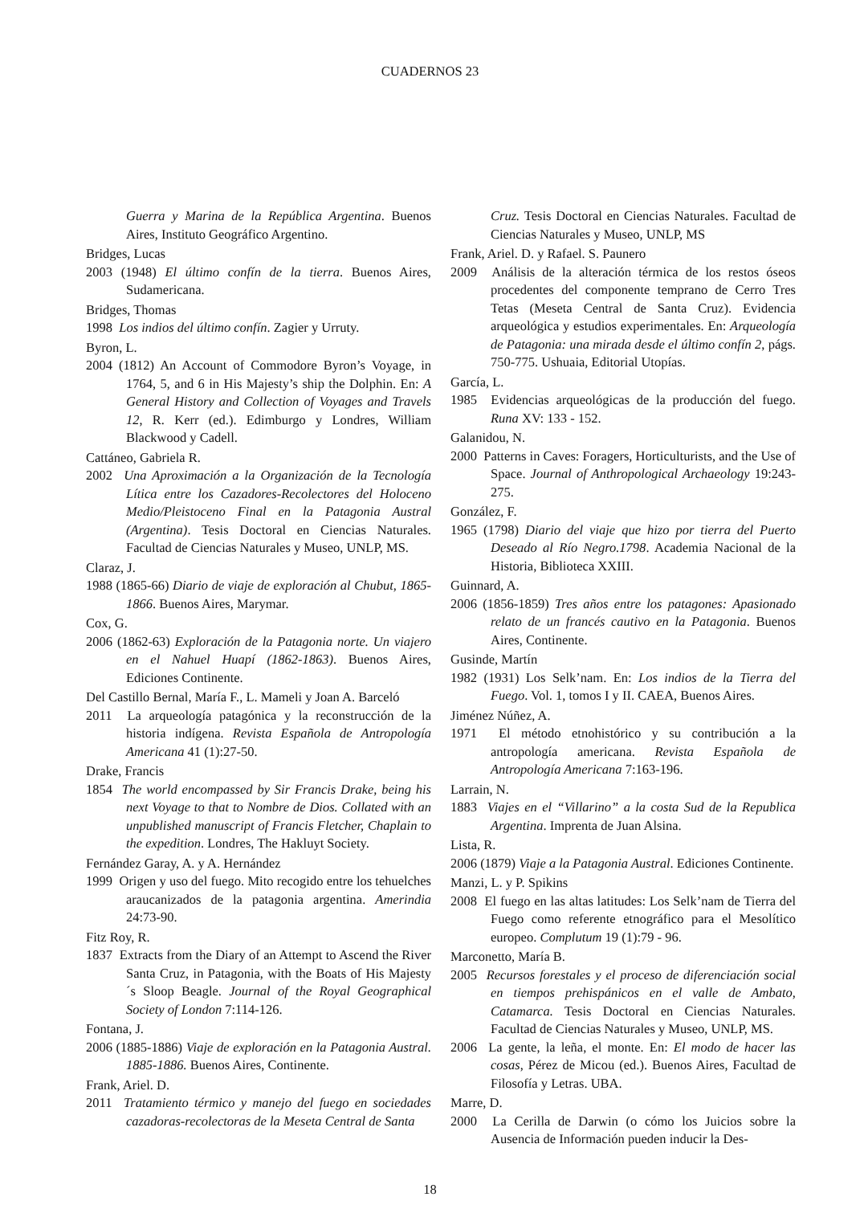CUADERNOS 23
Guerra y Marina de la República Argentina. Buenos Aires, Instituto Geográfico Argentino.
Bridges, Lucas
2003 (1948) El último confín de la tierra. Buenos Aires, Sudamericana.
Bridges, Thomas
1998 Los indios del último confín. Zagier y Urruty.
Byron, L.
2004 (1812) An Account of Commodore Byron’s Voyage, in 1764, 5, and 6 in His Majesty’s ship the Dolphin. En: A General History and Collection of Voyages and Travels 12, R. Kerr (ed.). Edimburgo y Londres, William Blackwood y Cadell.
Cattáneo, Gabriela R.
2002 Una Aproximación a la Organización de la Tecnología Lítica entre los Cazadores-Recolectores del Holoceno Medio/Pleistoceno Final en la Patagonia Austral (Argentina). Tesis Doctoral en Ciencias Naturales. Facultad de Ciencias Naturales y Museo, UNLP, MS.
Claraz, J.
1988 (1865-66) Diario de viaje de exploración al Chubut, 1865-1866. Buenos Aires, Marymar.
Cox, G.
2006 (1862-63) Exploración de la Patagonia norte. Un viajero en el Nahuel Huapí (1862-1863). Buenos Aires, Ediciones Continente.
Del Castillo Bernal, María F., L. Mameli y Joan A. Barceló
2011 La arqueología patagónica y la reconstrucción de la historia indígena. Revista Española de Antropología Americana 41 (1):27-50.
Drake, Francis
1854 The world encompassed by Sir Francis Drake, being his next Voyage to that to Nombre de Dios. Collated with an unpublished manuscript of Francis Fletcher, Chaplain to the expedition. Londres, The Hakluyt Society.
Fernández Garay, A. y A. Hernández
1999 Origen y uso del fuego. Mito recogido entre los tehuelches araucanizados de la patagonia argentina. Amerindia 24:73-90.
Fitz Roy, R.
1837 Extracts from the Diary of an Attempt to Ascend the River Santa Cruz, in Patagonia, with the Boats of His Majesty´s Sloop Beagle. Journal of the Royal Geographical Society of London 7:114-126.
Fontana, J.
2006 (1885-1886) Viaje de exploración en la Patagonia Austral. 1885-1886. Buenos Aires, Continente.
Frank, Ariel. D.
2011 Tratamiento térmico y manejo del fuego en sociedades cazadoras-recolectoras de la Meseta Central de Santa
Cruz. Tesis Doctoral en Ciencias Naturales. Facultad de Ciencias Naturales y Museo, UNLP, MS
Frank, Ariel. D. y Rafael. S. Paunero
2009 Análisis de la alteración térmica de los restos óseos procedentes del componente temprano de Cerro Tres Tetas (Meseta Central de Santa Cruz). Evidencia arqueológica y estudios experimentales. En: Arqueología de Patagonia: una mirada desde el último confín 2, págs. 750-775. Ushuaia, Editorial Utopías.
García, L.
1985 Evidencias arqueológicas de la producción del fuego. Runa XV: 133 - 152.
Galanidou, N.
2000 Patterns in Caves: Foragers, Horticulturists, and the Use of Space. Journal of Anthropological Archaeology 19:243-275.
González, F.
1965 (1798) Diario del viaje que hizo por tierra del Puerto Deseado al Río Negro.1798. Academia Nacional de la Historia, Biblioteca XXIII.
Guinnard, A.
2006 (1856-1859) Tres años entre los patagones: Apasionado relato de un francés cautivo en la Patagonia. Buenos Aires, Continente.
Gusinde, Martín
1982 (1931) Los Selk’nam. En: Los indios de la Tierra del Fuego. Vol. 1, tomos I y II. CAEA, Buenos Aires.
Jiménez Núñez, A.
1971 El método etnohistórico y su contribución a la antropología americana. Revista Española de Antropología Americana 7:163-196.
Larrain, N.
1883 Viajes en el “Villarino” a la costa Sud de la Republica Argentina. Imprenta de Juan Alsina.
Lista, R.
2006 (1879) Viaje a la Patagonia Austral. Ediciones Continente.
Manzi, L. y P. Spikins
2008 El fuego en las altas latitudes: Los Selk’nam de Tierra del Fuego como referente etnográfico para el Mesolítico europeo. Complutum 19 (1):79 - 96.
Marconetto, María B.
2005 Recursos forestales y el proceso de diferenciación social en tiempos prehispánicos en el valle de Ambato, Catamarca. Tesis Doctoral en Ciencias Naturales. Facultad de Ciencias Naturales y Museo, UNLP, MS.
2006 La gente, la leña, el monte. En: El modo de hacer las cosas, Pérez de Micou (ed.). Buenos Aires, Facultad de Filosofía y Letras. UBA.
Marre, D.
2000 La Cerilla de Darwin (o cómo los Juicios sobre la Ausencia de Información pueden inducir la Des-
18